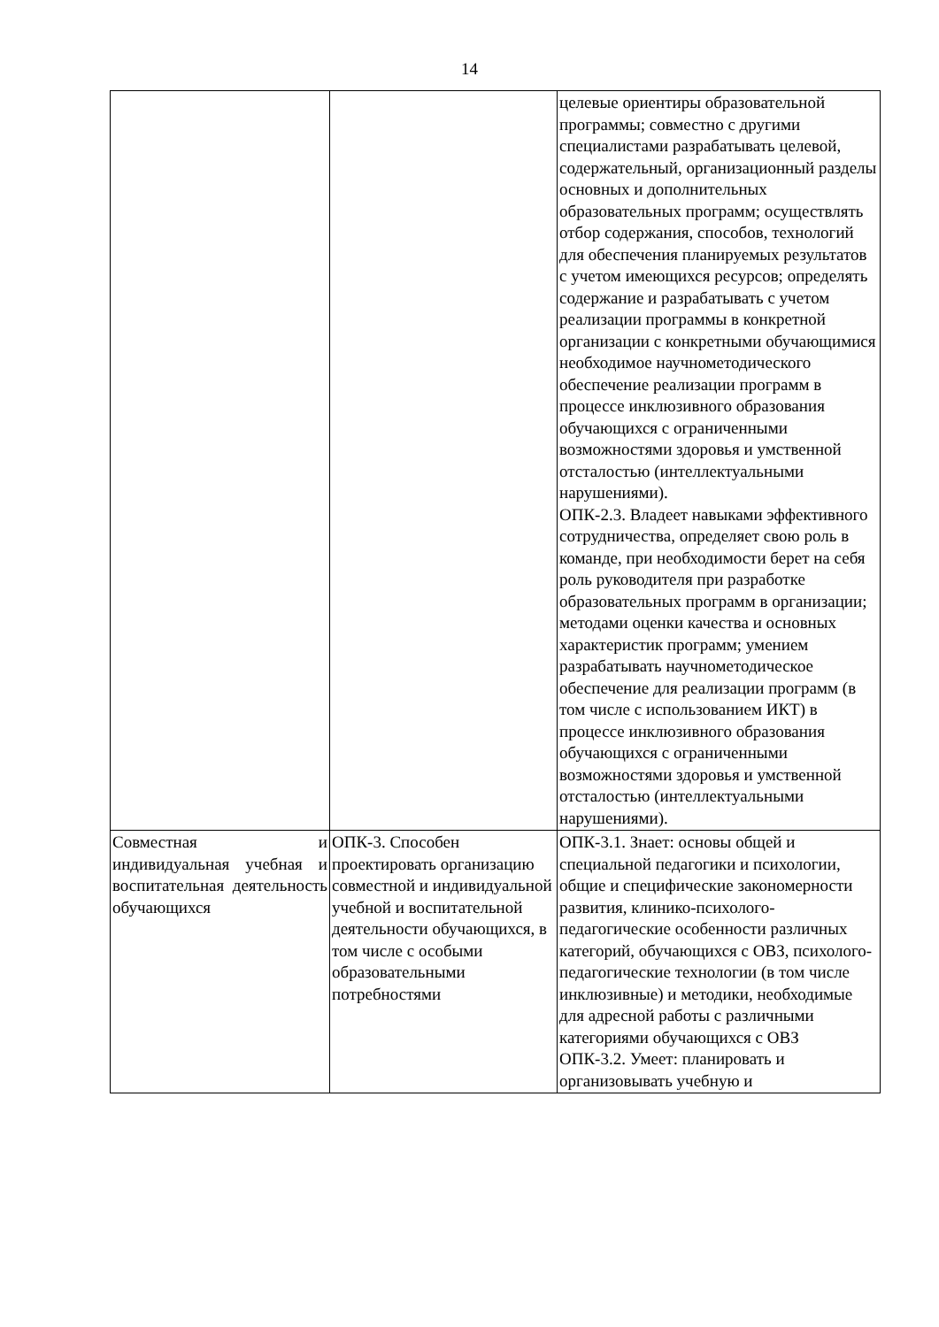14
| | | целевые ориентиры образовательной программы; совместно с другими специалистами разрабатывать целевой, содержательный, организационный разделы основных и дополнительных образовательных программ; осуществлять отбор содержания, способов, технологий для обеспечения планируемых результатов с учетом имеющихся ресурсов; определять содержание и разрабатывать с учетом реализации программы в конкретной организации с конкретными обучающимися необходимое научнометодического обеспечение реализации программ в процессе инклюзивного образования обучающихся с ограниченными возможностями здоровья и умственной отсталостью (интеллектуальными нарушениями). ОПК-2.3. Владеет навыками эффективного сотрудничества, определяет свою роль в команде, при необходимости берет на себя роль руководителя при разработке образовательных программ в организации; методами оценки качества и основных характеристик программ; умением разрабатывать научнометодическое обеспечение для реализации программ (в том числе с использованием ИКТ) в процессе инклюзивного образования обучающихся с ограниченными возможностями здоровья и умственной отсталостью (интеллектуальными нарушениями). |
| Совместная и индивидуальная учебная и воспитательная деятельность обучающихся | ОПК-3. Способен проектировать организацию совместной и индивидуальной учебной и воспитательной деятельности обучающихся, в том числе с особыми образовательными потребностями | ОПК-3.1. Знает: основы общей и специальной педагогики и психологии, общие и специфические закономерности развития, клинико-психолого-педагогические особенности различных категорий, обучающихся с ОВЗ, психолого-педагогические технологии (в том числе инклюзивные) и методики, необходимые для адресной работы с различными категориями обучающихся с ОВЗ ОПК-3.2. Умеет: планировать и организовывать учебную и |